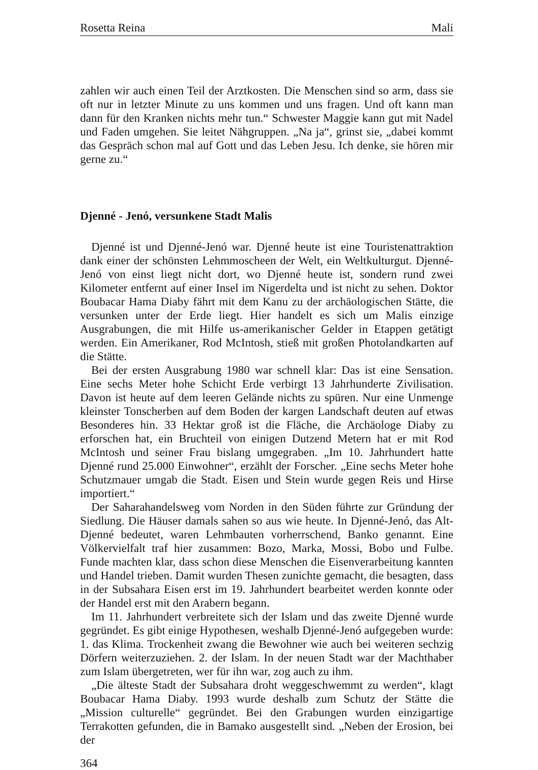Rosetta Reina Mali
zahlen wir auch einen Teil der Arztkosten. Die Menschen sind so arm, dass sie oft nur in letzter Minute zu uns kommen und uns fragen. Und oft kann man dann für den Kranken nichts mehr tun.“ Schwester Maggie kann gut mit Nadel und Faden umgehen. Sie leitet Nähgruppen. „Na ja“, grinst sie, „dabei kommt das Gespräch schon mal auf Gott und das Leben Jesu. Ich denke, sie hören mir gerne zu.“
Djenné - Jenó, versunkene Stadt Malis
Djenné ist und Djenné-Jenó war. Djenné heute ist eine Touristenattraktion dank einer der schönsten Lehmmoscheen der Welt, ein Weltkulturgut. Djenné-Jenó von einst liegt nicht dort, wo Djenné heute ist, sondern rund zwei Kilometer entfernt auf einer Insel im Nigerdelta und ist nicht zu sehen. Doktor Boubacar Hama Diaby fährt mit dem Kanu zu der archäologischen Stätte, die versunken unter der Erde liegt. Hier handelt es sich um Malis einzige Ausgrabungen, die mit Hilfe us-amerikanischer Gelder in Etappen getätigt werden. Ein Amerikaner, Rod McIntosh, stieß mit großen Photolandkarten auf die Stätte.
Bei der ersten Ausgrabung 1980 war schnell klar: Das ist eine Sensation. Eine sechs Meter hohe Schicht Erde verbirgt 13 Jahrhunderte Zivilisation. Davon ist heute auf dem leeren Gelände nichts zu spüren. Nur eine Unmenge kleinster Tonscherben auf dem Boden der kargen Landschaft deuten auf etwas Besonderes hin. 33 Hektar groß ist die Fläche, die Archäologe Diaby zu erforschen hat, ein Bruchteil von einigen Dutzend Metern hat er mit Rod McIntosh und seiner Frau bislang umgegraben. „Im 10. Jahrhundert hatte Djenné rund 25.000 Einwohner“, erzählt der Forscher. „Eine sechs Meter hohe Schutzmauer umgab die Stadt. Eisen und Stein wurde gegen Reis und Hirse importiert.“
Der Saharahandelsweg vom Norden in den Süden führte zur Gründung der Siedlung. Die Häuser damals sahen so aus wie heute. In Djenné-Jenó, das Alt-Djenné bedeutet, waren Lehmbauten vorherrschend, Banko genannt. Eine Völkervielfalt traf hier zusammen: Bozo, Marka, Mossi, Bobo und Fulbe. Funde machten klar, dass schon diese Menschen die Eisenverarbeitung kannten und Handel trieben. Damit wurden Thesen zunichte gemacht, die besagten, dass in der Subsahara Eisen erst im 19. Jahrhundert bearbeitet werden konnte oder der Handel erst mit den Arabern begann.
Im 11. Jahrhundert verbreitete sich der Islam und das zweite Djenné wurde gegründet. Es gibt einige Hypothesen, weshalb Djenné-Jenó aufgegeben wurde: 1. das Klima. Trockenheit zwang die Bewohner wie auch bei weiteren sechzig Dörfern weiterzuziehen. 2. der Islam. In der neuen Stadt war der Machthaber zum Islam übergetreten, wer für ihn war, zog auch zu ihm.
„Die älteste Stadt der Subsahara droht weggeschwemmt zu werden“, klagt Boubacar Hama Diaby. 1993 wurde deshalb zum Schutz der Stätte die „Mission culturelle“ gegründet. Bei den Grabungen wurden einzigartige Terrakotten gefunden, die in Bamako ausgestellt sind. „Neben der Erosion, bei der
364